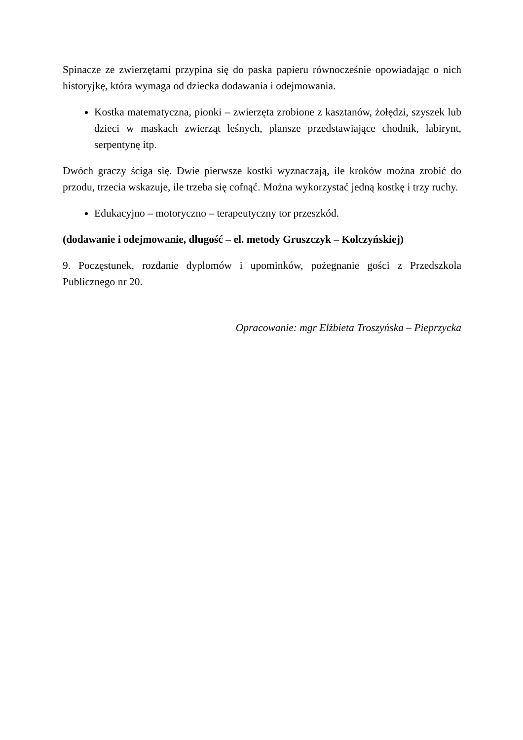Spinacze ze zwierzętami przypina się do paska papieru równocześnie opowiadając o nich historyjkę, która wymaga od dziecka dodawania i odejmowania.
Kostka matematyczna, pionki – zwierzęta zrobione z kasztanów, żołędzi, szyszek lub dzieci w maskach zwierząt leśnych, plansze przedstawiające chodnik, labirynt, serpentynę itp.
Dwóch graczy ściga się. Dwie pierwsze kostki wyznaczają, ile kroków można zrobić do przodu, trzecia wskazuje, ile trzeba się cofnąć. Można wykorzystać jedną kostkę i trzy ruchy.
Edukacyjno – motoryczno – terapeutyczny tor przeszkód.
(dodawanie i odejmowanie, długość – el. metody Gruszczyk – Kolczyńskiej)
9. Poczęstunek, rozdanie dyplomów i upominków, pożegnanie gości z Przedszkola Publicznego nr 20.
Opracowanie: mgr Elżbieta Troszyńska – Pieprzycka